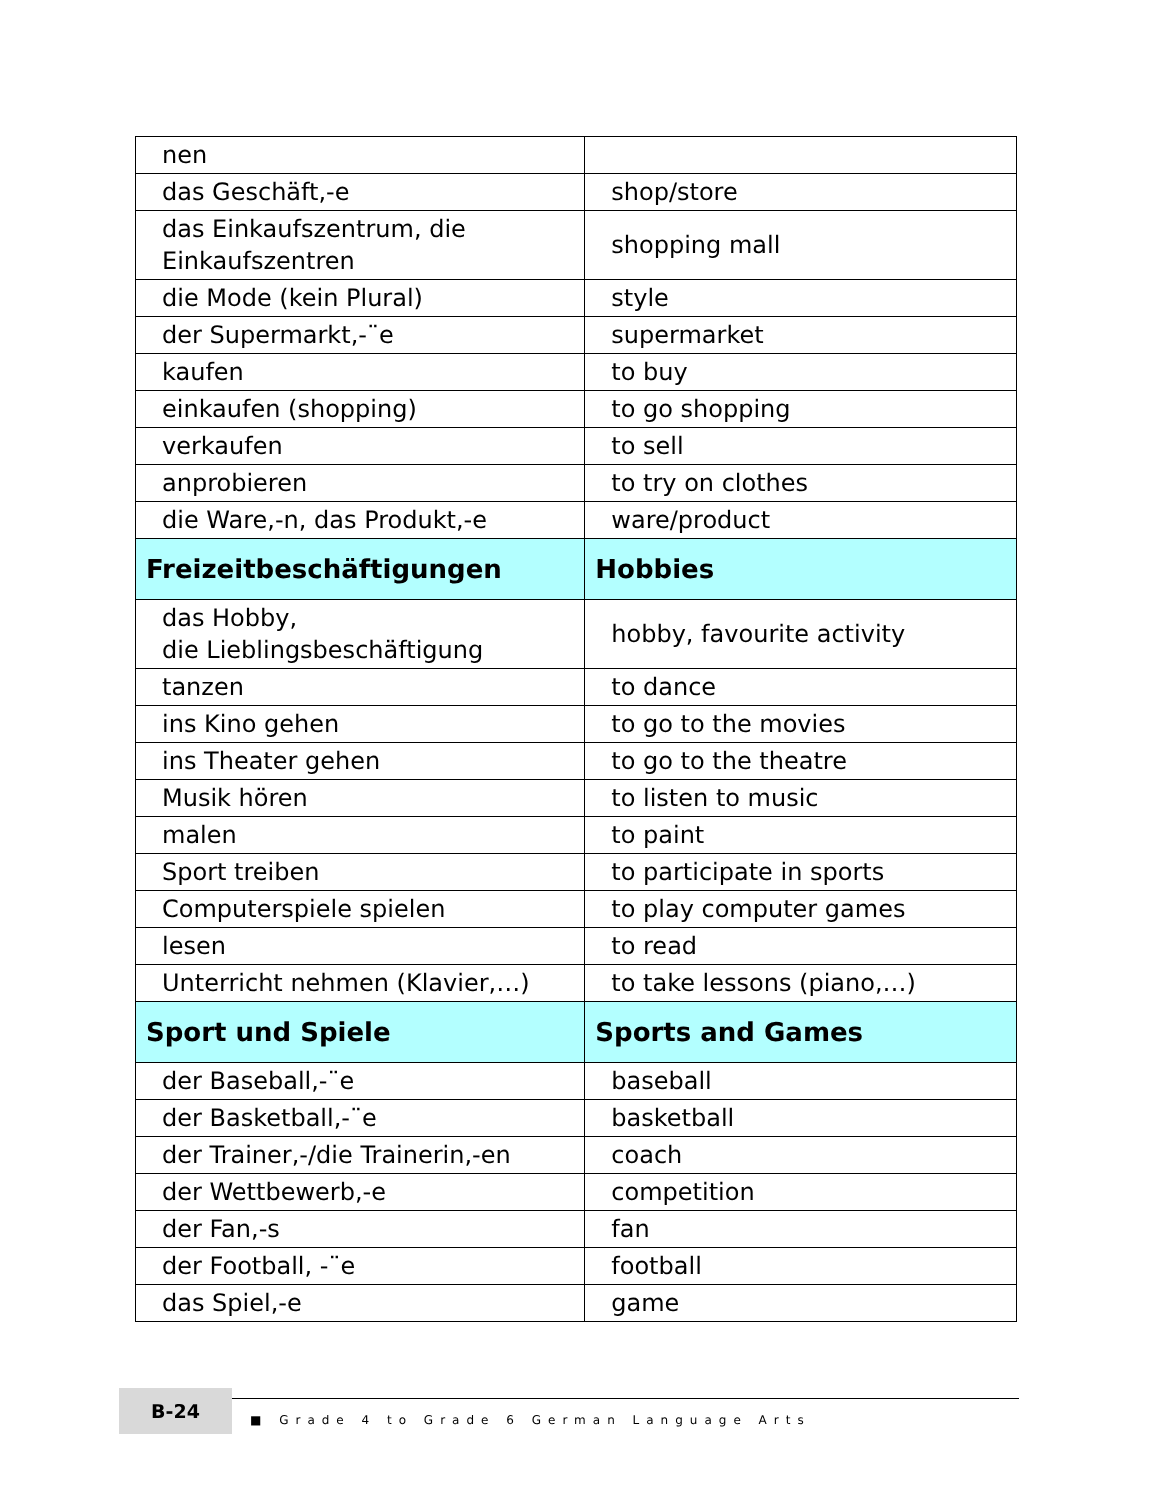| nen | |
| das Geschäft,-e | shop/store |
| das Einkaufszentrum, die Einkaufszentren | shopping mall |
| die Mode (kein Plural) | style |
| der Supermarkt,-¨e | supermarket |
| kaufen | to buy |
| einkaufen (shopping) | to go shopping |
| verkaufen | to sell |
| anprobieren | to try on clothes |
| die Ware,-n, das Produkt,-e | ware/product |
| Freizeitbeschäftigungen | Hobbies |
| das Hobby, die Lieblingsbeschäftigung | hobby, favourite activity |
| tanzen | to dance |
| ins Kino gehen | to go to the movies |
| ins Theater gehen | to go to the theatre |
| Musik hören | to listen to music |
| malen | to paint |
| Sport treiben | to participate in sports |
| Computerspiele spielen | to play computer games |
| lesen | to read |
| Unterricht nehmen (Klavier,…) | to take lessons (piano,…) |
| Sport und Spiele | Sports and Games |
| der Baseball,-¨e | baseball |
| der Basketball,-¨e | basketball |
| der Trainer,-/die Trainerin,-en | coach |
| der Wettbewerb,-e | competition |
| der Fan,-s | fan |
| der Football, -¨e | football |
| das Spiel,-e | game |
B-24
■ Grade 4 to Grade 6 German Language Arts